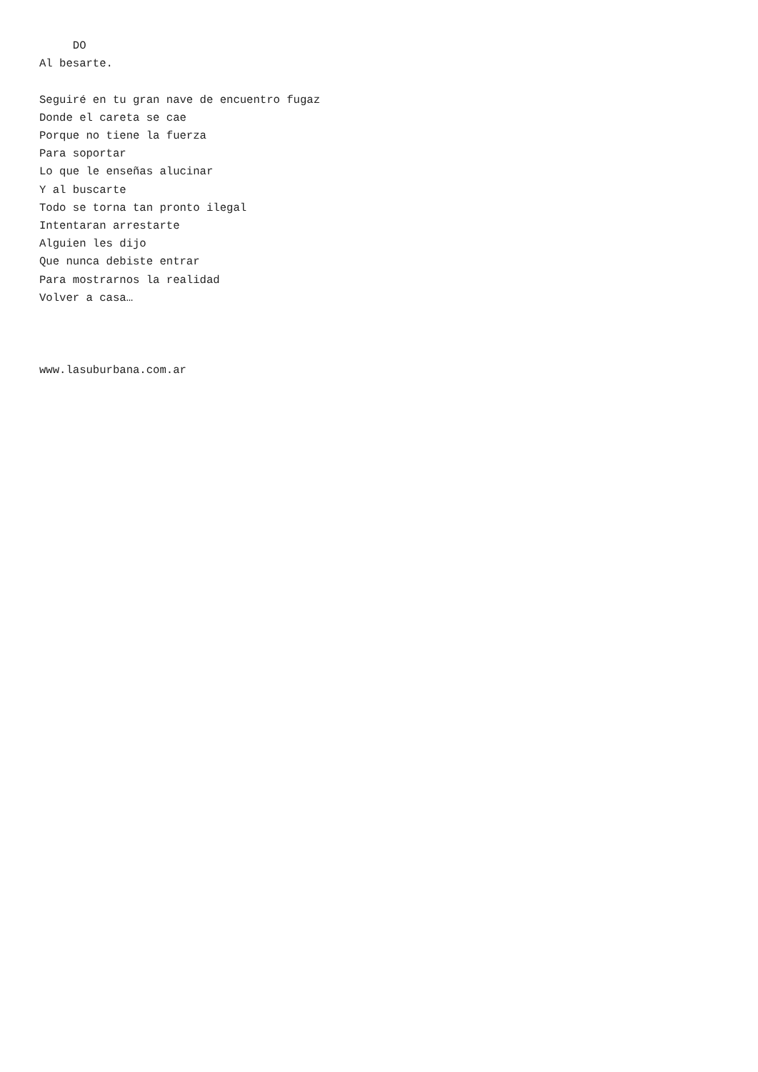DO
Al besarte.

Seguiré en tu gran nave de encuentro fugaz
Donde el careta se cae
Porque no tiene la fuerza
Para soportar
Lo que le enseñas alucinar
Y al buscarte
Todo se torna tan pronto ilegal
Intentaran arrestarte
Alguien les dijo
Que nunca debiste entrar
Para mostrarnos la realidad
Volver a casa…



www.lasuburbana.com.ar